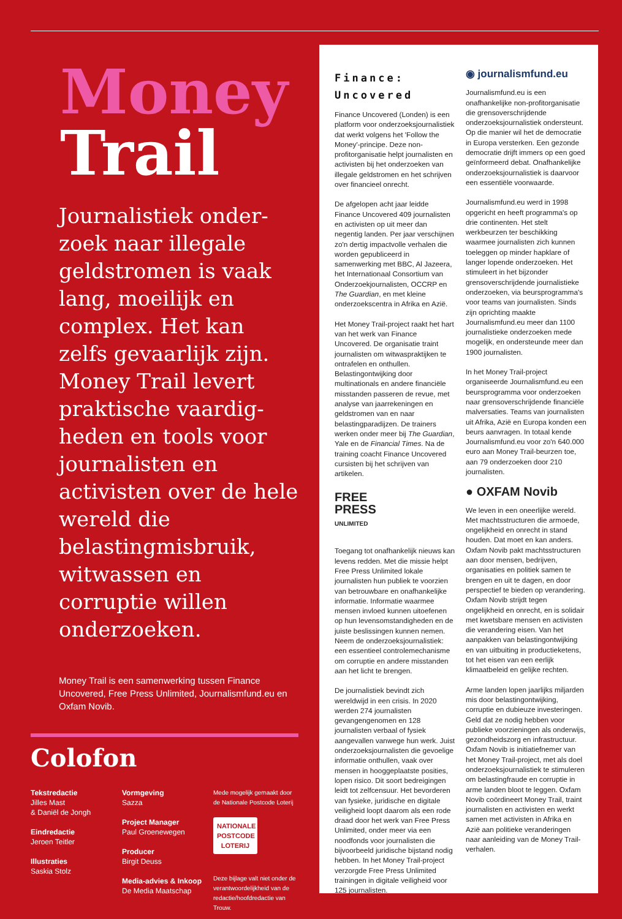Money
Trail
Journalistiek onder-zoek naar illegale geldstromen is vaak lang, moeilijk en complex. Het kan zelfs gevaarlijk zijn. Money Trail levert praktische vaardig-heden en tools voor journalisten en activisten over de hele wereld die belastingmisbruik, witwassen en corruptie willen onderzoeken.
Money Trail is een samenwerking tussen Finance Uncovered, Free Press Unlimited, Journalismfund.eu en Oxfam Novib.
Colofon
Tekstredactie
Jilles Mast
& Daniël de Jongh
Eindredactie
Jeroen Teitler
Illustraties
Saskia Stolz
Vormgeving
Sazza
Project Manager
Paul Groenewegen
Producer
Birgit Deuss
Media-advies & Inkoop
De Media Maatschap
Mede mogelijk gemaakt door de Nationale Postcode Loterij
NATIONALE POSTCODE LOTERIJ
Deze bijlage valt niet onder de verantwoordelijkheid van de redactie/hoofdredactie van Trouw.
Finance:
Uncovered
Finance Uncovered (Londen) is een platform voor onderzoeksjournalistiek dat werkt volgens het 'Follow the Money'-principe. Deze non-profitorganisatie helpt journalisten en activisten bij het onderzoeken van illegale geldstromen en het schrijven over financieel onrecht.
De afgelopen acht jaar leidde Finance Uncovered 409 journalisten en activisten op uit meer dan negentig landen. Per jaar verschijnen zo'n dertig impactvolle verhalen die worden gepubliceerd in samenwerking met BBC, Al Jazeera, het Internationaal Consortium van Onderzoekjournalisten, OCCRP en The Guardian, en met kleine onderzoekscentra in Afrika en Azië.
Het Money Trail-project raakt het hart van het werk van Finance Uncovered. De organisatie traint journalisten om witwaspraktijken te ontrafelen en onthullen. Belastingontwijking door multinationals en andere financiële misstanden passeren de revue, met analyse van jaarrekeningen en geldstromen van en naar belastingparadijzen. De trainers werken onder meer bij The Guardian, Yale en de Financial Times. Na de training coacht Finance Uncovered cursisten bij het schrijven van artikelen.
FREE
PRESS
UNLIMITED
Toegang tot onafhankelijk nieuws kan levens redden. Met die missie helpt Free Press Unlimited lokale journalisten hun publiek te voorzien van betrouwbare en onafhankelijke informatie. Informatie waarmee mensen invloed kunnen uitoefenen op hun levensomstandigheden en de juiste beslissingen kunnen nemen. Neem de onderzoeksjournalistiek: een essentieel controlemechanisme om corruptie en andere misstanden aan het licht te brengen.
De journalistiek bevindt zich wereldwijd in een crisis. In 2020 werden 274 journalisten gevangengenomen en 128 journalisten verbaal of fysiek aangevallen vanwege hun werk. Juist onderzoeksjournalisten die gevoelige informatie onthullen, vaak over mensen in hooggeplaatste posities, lopen risico. Dit soort bedreigingen leidt tot zelfcensuur. Het bevorderen van fysieke, juridische en digitale veiligheid loopt daarom als een rode draad door het werk van Free Press Unlimited, onder meer via een noodfonds voor journalisten die bijvoorbeeld juridische bijstand nodig hebben. In het Money Trail-project verzorgde Free Press Unlimited trainingen in digitale veiligheid voor 125 journalisten.
◉ journalismfund.eu
Journalismfund.eu is een onafhankelijke non-profitorganisatie die grensoverschrijdende onderzoeksjournalistiek ondersteunt. Op die manier wil het de democratie in Europa versterken. Een gezonde democratie drijft immers op een goed geïnformeerd debat. Onafhankelijke onderzoeksjournalistiek is daarvoor een essentiële voorwaarde.
Journalismfund.eu werd in 1998 opgericht en heeft programma's op drie continenten. Het stelt werkbeurzen ter beschikking waarmee journalisten zich kunnen toeleggen op minder hapklare of langer lopende onderzoeken. Het stimuleert in het bijzonder grensoverschrijdende journalistieke onderzoeken, via beursprogramma's voor teams van journalisten. Sinds zijn oprichting maakte Journalismfund.eu meer dan 1100 journalistieke onderzoeken mede mogelijk, en ondersteunde meer dan 1900 journalisten.
In het Money Trail-project organiseerde Journalismfund.eu een beursprogramma voor onderzoeken naar grensoverschrijdende financiële malversaties. Teams van journalisten uit Afrika, Azië en Europa konden een beurs aanvragen. In totaal kende Journalismfund.eu voor zo'n 640.000 euro aan Money Trail-beurzen toe, aan 79 onderzoeken door 210 journalisten.
● OXFAM Novib
We leven in een oneerlijke wereld. Met machtsstructuren die armoede, ongelijkheid en onrecht in stand houden. Dat moet en kan anders. Oxfam Novib pakt machtsstructuren aan door mensen, bedrijven, organisaties en politiek samen te brengen en uit te dagen, en door perspectief te bieden op verandering. Oxfam Novib strijdt tegen ongelijkheid en onrecht, en is solidair met kwetsbare mensen en activisten die verandering eisen. Van het aanpakken van belastingontwijking en van uitbuiting in productieketens, tot het eisen van een eerlijk klimaatbeleid en gelijke rechten.
Arme landen lopen jaarlijks miljarden mis door belastingontwijking, corruptie en dubieuze investeringen. Geld dat ze nodig hebben voor publieke voorzieningen als onderwijs, gezondheidszorg en infrastructuur. Oxfam Novib is initiatiefnemer van het Money Trail-project, met als doel onderzoeksjournalistiek te stimuleren om belastingfraude en corruptie in arme landen bloot te leggen. Oxfam Novib coördineert Money Trail, traint journalisten en activisten en werkt samen met activisten in Afrika en Azië aan politieke veranderingen naar aanleiding van de Money Trail-verhalen.